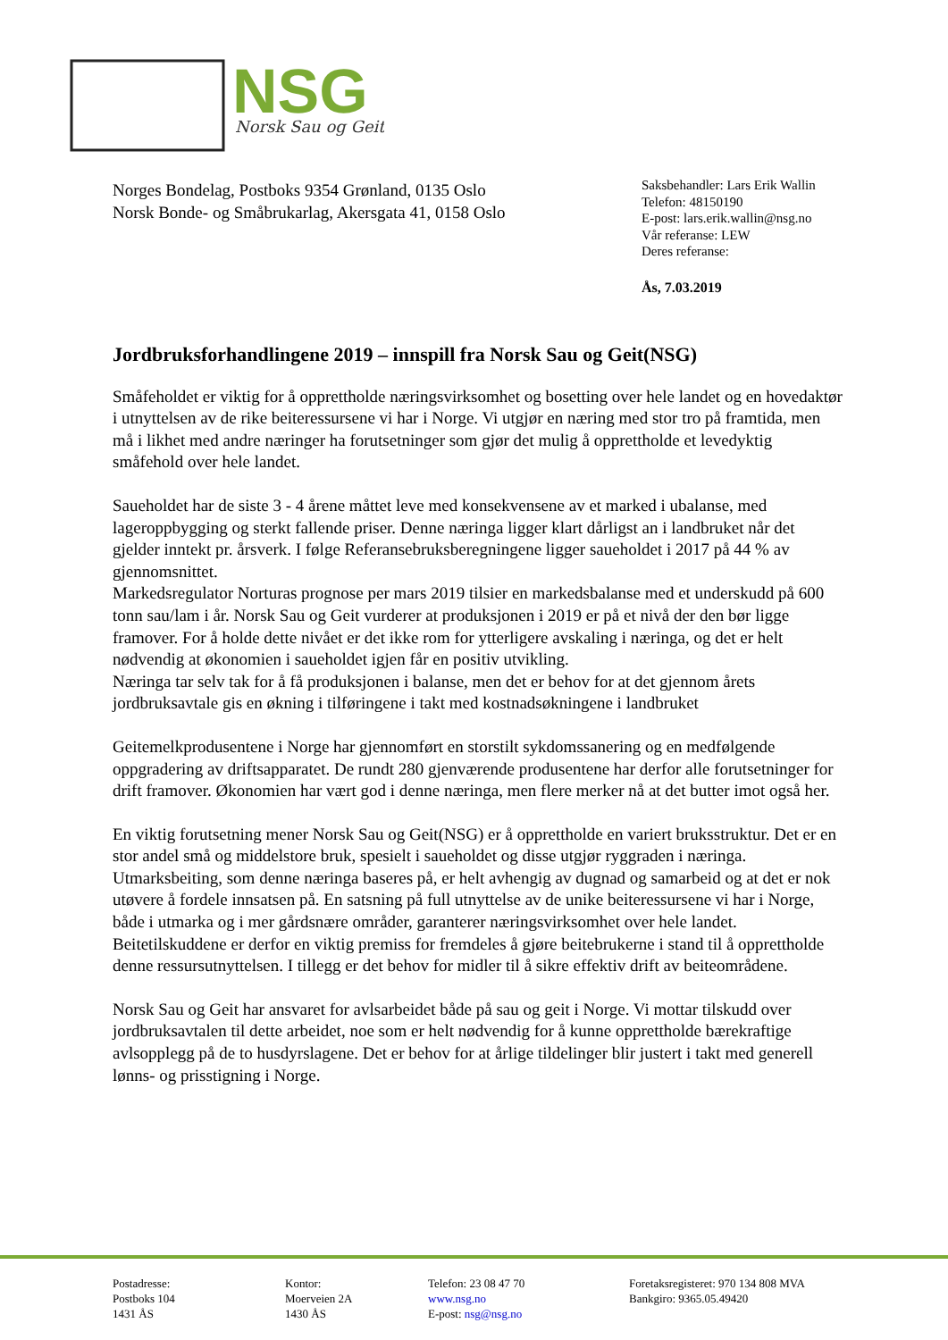NSG
Norsk Sau og Geit
Norges Bondelag, Postboks 9354 Grønland, 0135 Oslo
Norsk Bonde- og Småbrukarlag, Akersgata 41, 0158 Oslo
Saksbehandler: Lars Erik Wallin
Telefon: 48150190
E-post: lars.erik.wallin@nsg.no
Vår referanse: LEW
Deres referanse:
Ås, 7.03.2019
Jordbruksforhandlingene 2019 – innspill fra Norsk Sau og Geit(NSG)
Småfeholdet er viktig for å opprettholde næringsvirksomhet og bosetting over hele landet og en hovedaktør i utnyttelsen av de rike beiteressursene vi har i Norge. Vi utgjør en næring med stor tro på framtida, men må i likhet med andre næringer ha forutsetninger som gjør det mulig å opprettholde et levedyktig småfehold over hele landet.
Saueholdet har de siste 3 - 4 årene måttet leve med konsekvensene av et marked i ubalanse, med lageroppbygging og sterkt fallende priser. Denne næringa ligger klart dårligst an i landbruket når det gjelder inntekt pr. årsverk. I følge Referansebruksberegningene ligger saueholdet i 2017 på 44 % av gjennomsnittet.
Markedsregulator Norturas prognose per mars 2019 tilsier en markedsbalanse med et underskudd på 600 tonn sau/lam i år. Norsk Sau og Geit vurderer at produksjonen i 2019 er på et nivå der den bør ligge framover. For å holde dette nivået er det ikke rom for ytterligere avskaling i næringa, og det er helt nødvendig at økonomien i saueholdet igjen får en positiv utvikling.
Næringa tar selv tak for å få produksjonen i balanse, men det er behov for at det gjennom årets jordbruksavtale gis en økning i tilføringene i takt med kostnadsøkningene i landbruket
Geitemelkprodusentene i Norge har gjennomført en storstilt sykdomssanering og en medfølgende oppgradering av driftsapparatet. De rundt 280 gjenværende produsentene har derfor alle forutsetninger for drift framover. Økonomien har vært god i denne næringa, men flere merker nå at det butter imot også her.
En viktig forutsetning mener Norsk Sau og Geit(NSG) er å opprettholde en variert bruksstruktur. Det er en stor andel små og middelstore bruk, spesielt i saueholdet og disse utgjør ryggraden i næringa.
Utmarksbeiting, som denne næringa baseres på, er helt avhengig av dugnad og samarbeid og at det er nok utøvere å fordele innsatsen på. En satsning på full utnyttelse av de unike beiteressursene vi har i Norge, både i utmarka og i mer gårdsnære områder, garanterer næringsvirksomhet over hele landet. Beitetilskuddene er derfor en viktig premiss for fremdeles å gjøre beitebrukerne i stand til å opprettholde denne ressursutnyttelsen. I tillegg er det behov for midler til å sikre effektiv drift av beiteområdene.
Norsk Sau og Geit har ansvaret for avlsarbeidet både på sau og geit i Norge. Vi mottar tilskudd over jordbruksavtalen til dette arbeidet, noe som er helt nødvendig for å kunne opprettholde bærekraftige avlsopplegg på de to husdyrslagene. Det er behov for at årlige tildelinger blir justert i takt med generell lønns- og prisstigning i Norge.
Postadresse:
Postboks 104
1431 ÅS
Kontor:
Moerveien 2A
1430 ÅS
Telefon: 23 08 47 70
www.nsg.no
E-post: nsg@nsg.no
Foretaksregisteret: 970 134 808 MVA
Bankgiro: 9365.05.49420